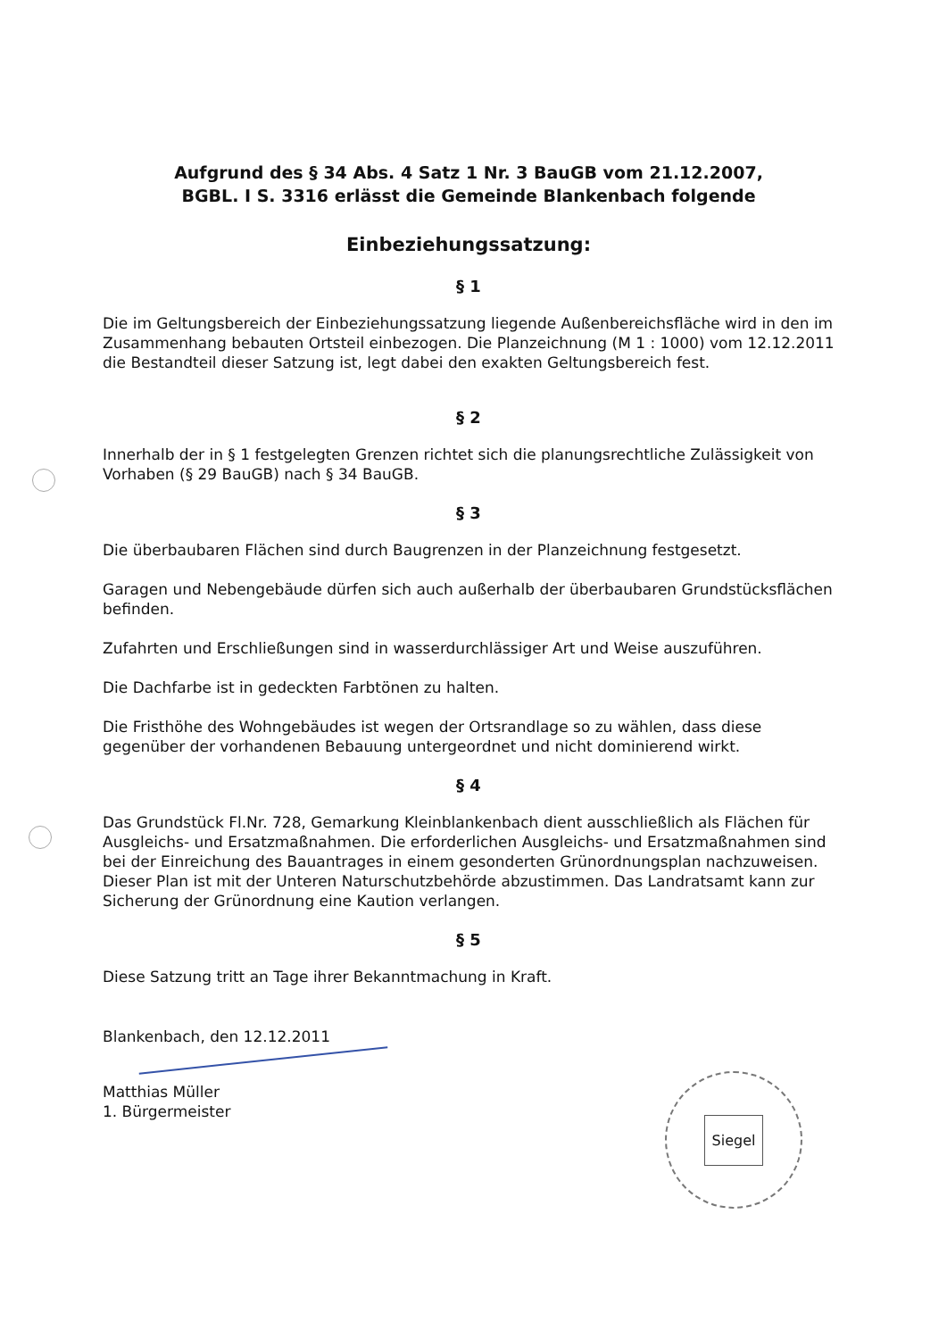Aufgrund des § 34 Abs. 4 Satz 1 Nr. 3 BauGB vom 21.12.2007,
BGBL. I S. 3316 erlässt die Gemeinde Blankenbach folgende
Einbeziehungssatzung:
§ 1
Die im Geltungsbereich der Einbeziehungssatzung liegende Außenbereichsfläche wird in den im Zusammenhang bebauten Ortsteil einbezogen. Die Planzeichnung (M 1 : 1000) vom 12.12.2011 die Bestandteil dieser Satzung ist, legt dabei den exakten Geltungsbereich fest.
§ 2
Innerhalb der in § 1 festgelegten Grenzen richtet sich die planungsrechtliche Zulässigkeit von Vorhaben (§ 29 BauGB) nach § 34 BauGB.
§ 3
Die überbaubaren Flächen sind durch Baugrenzen in der Planzeichnung festgesetzt.
Garagen und Nebengebäude dürfen sich auch außerhalb der überbaubaren Grundstücksflächen befinden.
Zufahrten und Erschließungen sind in wasserdurchlässiger Art und Weise auszuführen.
Die Dachfarbe ist in gedeckten Farbtönen zu halten.
Die Fristhöhe des Wohngebäudes ist wegen der Ortsrandlage so zu wählen, dass diese gegenüber der vorhandenen Bebauung untergeordnet und nicht dominierend wirkt.
§ 4
Das Grundstück Fl.Nr. 728, Gemarkung Kleinblankenbach dient ausschließlich als Flächen für Ausgleichs- und Ersatzmaßnahmen. Die erforderlichen Ausgleichs- und Ersatzmaßnahmen sind bei der Einreichung des Bauantrages in einem gesonderten Grünordnungsplan nachzuweisen. Dieser Plan ist mit der Unteren Naturschutzbehörde abzustimmen. Das Landratsamt kann zur Sicherung der Grünordnung eine Kaution verlangen.
§ 5
Diese Satzung tritt an Tage ihrer Bekanntmachung in Kraft.
Blankenbach, den 12.12.2011
Matthias Müller
1. Bürgermeister
Siegel